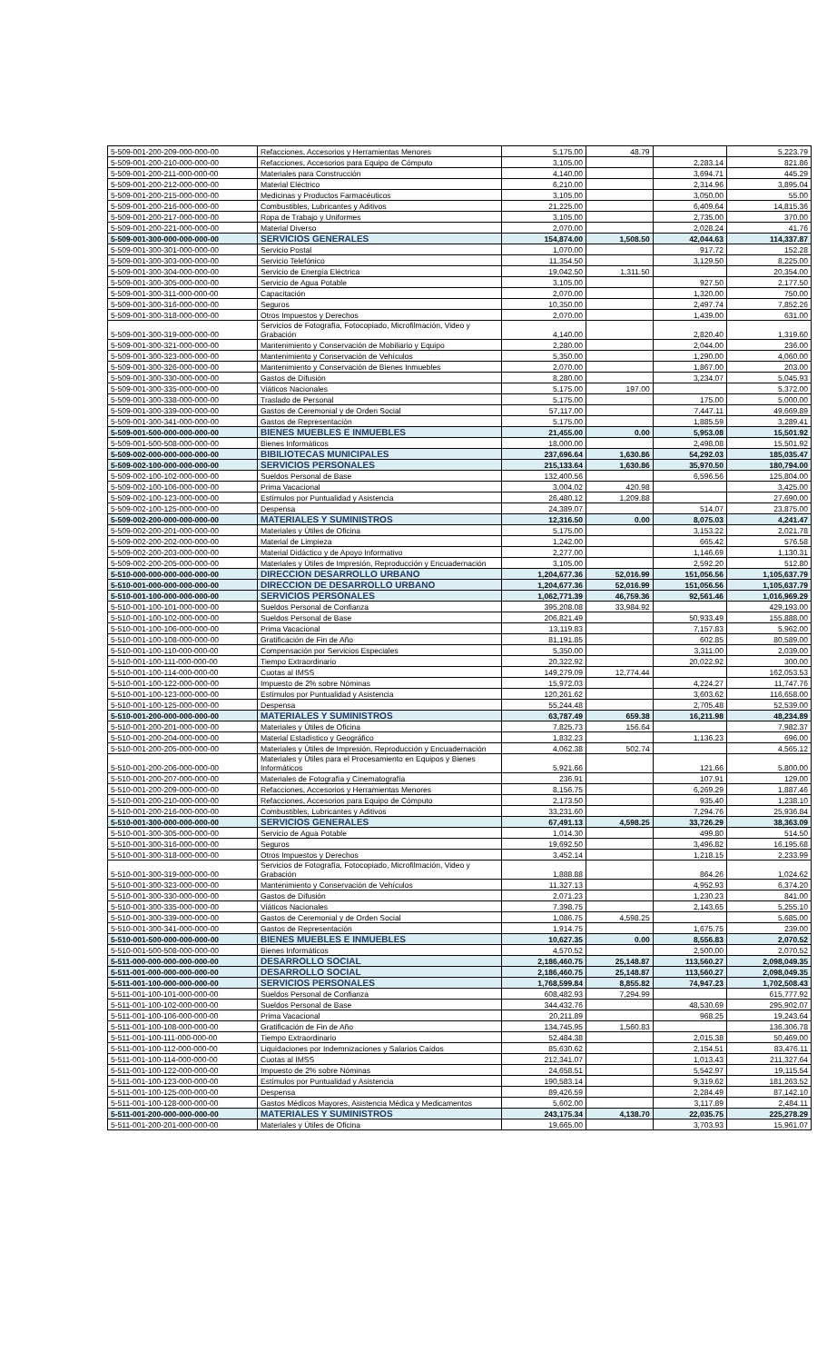| 5-509-001-200-209-000-000-00 | Refacciones, Accesorios y Herramientas Menores | 5,175.00 | 48.79 | | 5,223.79 |
| 5-509-001-200-210-000-000-00 | Refacciones, Accesorios para Equipo de Cómputo | 3,105.00 | | 2,283.14 | 821.86 |
| 5-509-001-200-211-000-000-00 | Materiales para Construcción | 4,140.00 | | 3,694.71 | 445.29 |
| 5-509-001-200-212-000-000-00 | Material Eléctrico | 6,210.00 | | 2,314.96 | 3,895.04 |
| 5-509-001-200-215-000-000-00 | Medicinas y Productos Farmacéuticos | 3,105.00 | | 3,050.00 | 55.00 |
| 5-509-001-200-216-000-000-00 | Combustibles, Lubricantes y Aditivos | 21,225.00 | | 6,409.64 | 14,815.36 |
| 5-509-001-200-217-000-000-00 | Ropa de Trabajo y Uniformes | 3,105.00 | | 2,735.00 | 370.00 |
| 5-509-001-200-221-000-000-00 | Material Diverso | 2,070.00 | | 2,028.24 | 41.76 |
| 5-509-001-300-000-000-000-00 | SERVICIOS GENERALES | 154,874.00 | 1,508.50 | 42,044.63 | 114,337.87 |
| 5-509-001-300-301-000-000-00 | Servicio Postal | 1,070.00 | | 917.72 | 152.28 |
| 5-509-001-300-303-000-000-00 | Servicio Telefónico | 11,354.50 | | 3,129.50 | 8,225.00 |
| 5-509-001-300-304-000-000-00 | Servicio de Energía Eléctrica | 19,042.50 | 1,311.50 | | 20,354.00 |
| 5-509-001-300-305-000-000-00 | Servicio de Agua Potable | 3,105.00 | | 927.50 | 2,177.50 |
| 5-509-001-300-311-000-000-00 | Capacitación | 2,070.00 | | 1,320.00 | 750.00 |
| 5-509-001-300-316-000-000-00 | Seguros | 10,350.00 | | 2,497.74 | 7,852.26 |
| 5-509-001-300-318-000-000-00 | Otros Impuestos y Derechos | 2,070.00 | | 1,439.00 | 631.00 |
| 5-509-001-300-319-000-000-00 | Servicios de Fotografía, Fotocopiado, Microfilmación, Video y Grabación | 4,140.00 | | 2,820.40 | 1,319.60 |
| 5-509-001-300-321-000-000-00 | Mantenimiento y Conservación de Mobiliario y Equipo | 2,280.00 | | 2,044.00 | 236.00 |
| 5-509-001-300-323-000-000-00 | Mantenimiento y Conservación de Vehículos | 5,350.00 | | 1,290.00 | 4,060.00 |
| 5-509-001-300-326-000-000-00 | Mantenimiento y Conservación de Bienes Inmuebles | 2,070.00 | | 1,867.00 | 203.00 |
| 5-509-001-300-330-000-000-00 | Gastos de Difusión | 8,280.00 | | 3,234.07 | 5,045.93 |
| 5-509-001-300-335-000-000-00 | Viáticos Nacionales | 5,175.00 | 197.00 | | 5,372.00 |
| 5-509-001-300-338-000-000-00 | Traslado de Personal | 5,175.00 | | 175.00 | 5,000.00 |
| 5-509-001-300-339-000-000-00 | Gastos de Ceremonial y de Orden Social | 57,117.00 | | 7,447.11 | 49,669.89 |
| 5-509-001-300-341-000-000-00 | Gastos de Representación | 5,175.00 | | 1,885.59 | 3,289.41 |
| 5-509-001-500-000-000-000-00 | BIENES MUEBLES E INMUEBLES | 21,455.00 | 0.00 | 5,953.08 | 15,501.92 |
| 5-509-001-500-508-000-000-00 | Bienes Informáticos | 18,000.00 | | 2,498.08 | 15,501.92 |
| 5-509-002-000-000-000-000-00 | BIBILIOTECAS MUNICIPALES | 237,696.64 | 1,630.86 | 54,292.03 | 185,035.47 |
| 5-509-002-100-000-000-000-00 | SERVICIOS PERSONALES | 215,133.64 | 1,630.86 | 35,970.50 | 180,794.00 |
| 5-509-002-100-102-000-000-00 | Sueldos Personal de Base | 132,400.56 | | 6,596.56 | 125,804.00 |
| 5-509-002-100-106-000-000-00 | Prima Vacacional | 3,004.02 | 420.98 | | 3,425.00 |
| 5-509-002-100-123-000-000-00 | Estímulos por Puntualidad y Asistencia | 26,480.12 | 1,209.88 | | 27,690.00 |
| 5-509-002-100-125-000-000-00 | Despensa | 24,389.07 | | 514.07 | 23,875.00 |
| 5-509-002-200-000-000-000-00 | MATERIALES Y SUMINISTROS | 12,316.50 | 0.00 | 8,075.03 | 4,241.47 |
| 5-509-002-200-201-000-000-00 | Materiales y Útiles de Oficina | 5,175.00 | | 3,153.22 | 2,021.78 |
| 5-509-002-200-202-000-000-00 | Material de Limpieza | 1,242.00 | | 665.42 | 576.58 |
| 5-509-002-200-203-000-000-00 | Material Didáctico y de Apoyo Informativo | 2,277.00 | | 1,146.69 | 1,130.31 |
| 5-509-002-200-205-000-000-00 | Materiales y Útiles de Impresión, Reproducción y Encuadernación | 3,105.00 | | 2,592.20 | 512.80 |
| 5-510-000-000-000-000-000-00 | DIRECCION DESARROLLO URBANO | 1,204,677.36 | 52,016.99 | 151,056.56 | 1,105,637.79 |
| 5-510-001-000-000-000-000-00 | DIRECCION DE DESARROLLO URBANO | 1,204,677.36 | 52,016.99 | 151,056.56 | 1,105,637.79 |
| 5-510-001-100-000-000-000-00 | SERVICIOS PERSONALES | 1,062,771.39 | 46,759.36 | 92,561.46 | 1,016,969.29 |
| 5-510-001-100-101-000-000-00 | Sueldos Personal de Confianza | 395,208.08 | 33,984.92 | | 429,193.00 |
| 5-510-001-100-102-000-000-00 | Sueldos Personal de Base | 206,821.49 | | 50,933.49 | 155,888.00 |
| 5-510-001-100-106-000-000-00 | Prima Vacacional | 13,119.83 | | 7,157.83 | 5,962.00 |
| 5-510-001-100-108-000-000-00 | Gratificación de Fin de Año | 81,191.85 | | 602.85 | 80,589.00 |
| 5-510-001-100-110-000-000-00 | Compensación por Servicios Especiales | 5,350.00 | | 3,311.00 | 2,039.00 |
| 5-510-001-100-111-000-000-00 | Tiempo Extraordinario | 20,322.92 | | 20,022.92 | 300.00 |
| 5-510-001-100-114-000-000-00 | Cuotas al IMSS | 149,279.09 | 12,774.44 | | 162,053.53 |
| 5-510-001-100-122-000-000-00 | Impuesto de 2% sobre Nóminas | 15,972.03 | | 4,224.27 | 11,747.76 |
| 5-510-001-100-123-000-000-00 | Estímulos por Puntualidad y Asistencia | 120,261.62 | | 3,603.62 | 116,658.00 |
| 5-510-001-100-125-000-000-00 | Despensa | 55,244.48 | | 2,705.48 | 52,539.00 |
| 5-510-001-200-000-000-000-00 | MATERIALES Y SUMINISTROS | 63,787.49 | 659.38 | 16,211.98 | 48,234.89 |
| 5-510-001-200-201-000-000-00 | Materiales y Útiles de Oficina | 7,825.73 | 156.64 | | 7,982.37 |
| 5-510-001-200-204-000-000-00 | Material Estadístico y Geográfico | 1,832.23 | | 1,136.23 | 696.00 |
| 5-510-001-200-205-000-000-00 | Materiales y Útiles de Impresión, Reproducción y Encuadernación | 4,062.38 | 502.74 | | 4,565.12 |
| 5-510-001-200-206-000-000-00 | Materiales y Útiles para el Procesamiento en Equipos y Bienes Informáticos | 5,921.66 | | 121.66 | 5,800.00 |
| 5-510-001-200-207-000-000-00 | Materiales de Fotografía y Cinematografía | 236.91 | | 107.91 | 129.00 |
| 5-510-001-200-209-000-000-00 | Refacciones, Accesorios y Herramientas Menores | 8,156.75 | | 6,269.29 | 1,887.46 |
| 5-510-001-200-210-000-000-00 | Refacciones, Accesorios para Equipo de Cómputo | 2,173.50 | | 935.40 | 1,238.10 |
| 5-510-001-200-216-000-000-00 | Combustibles, Lubricantes y Aditivos | 33,231.60 | | 7,294.76 | 25,936.84 |
| 5-510-001-300-000-000-000-00 | SERVICIOS GENERALES | 67,491.13 | 4,598.25 | 33,726.29 | 38,363.09 |
| 5-510-001-300-305-000-000-00 | Servicio de Agua Potable | 1,014.30 | | 499.80 | 514.50 |
| 5-510-001-300-316-000-000-00 | Seguros | 19,692.50 | | 3,496.82 | 16,195.68 |
| 5-510-001-300-318-000-000-00 | Otros Impuestos y Derechos | 3,452.14 | | 1,218.15 | 2,233.99 |
| 5-510-001-300-319-000-000-00 | Servicios de Fotografía, Fotocopiado, Microfilmación, Video y Grabación | 1,888.88 | | 864.26 | 1,024.62 |
| 5-510-001-300-323-000-000-00 | Mantenimiento y Conservación de Vehículos | 11,327.13 | | 4,952.93 | 6,374.20 |
| 5-510-001-300-330-000-000-00 | Gastos de Difusión | 2,071.23 | | 1,230.23 | 841.00 |
| 5-510-001-300-335-000-000-00 | Viáticos Nacionales | 7,398.75 | | 2,143.65 | 5,255.10 |
| 5-510-001-300-339-000-000-00 | Gastos de Ceremonial y de Orden Social | 1,086.75 | 4,598.25 | | 5,685.00 |
| 5-510-001-300-341-000-000-00 | Gastos de Representación | 1,914.75 | | 1,675.75 | 239.00 |
| 5-510-001-500-000-000-000-00 | BIENES MUEBLES E INMUEBLES | 10,627.35 | 0.00 | 8,556.83 | 2,070.52 |
| 5-510-001-500-508-000-000-00 | Bienes Informáticos | 4,570.52 | | 2,500.00 | 2,070.52 |
| 5-511-000-000-000-000-000-00 | DESARROLLO SOCIAL | 2,186,460.75 | 25,148.87 | 113,560.27 | 2,098,049.35 |
| 5-511-001-000-000-000-000-00 | DESARROLLO SOCIAL | 2,186,460.75 | 25,148.87 | 113,560.27 | 2,098,049.35 |
| 5-511-001-100-000-000-000-00 | SERVICIOS PERSONALES | 1,768,599.84 | 8,855.82 | 74,947.23 | 1,702,508.43 |
| 5-511-001-100-101-000-000-00 | Sueldos Personal de Confianza | 608,482.93 | 7,294.99 | | 615,777.92 |
| 5-511-001-100-102-000-000-00 | Sueldos Personal de Base | 344,432.76 | | 48,530.69 | 295,902.07 |
| 5-511-001-100-106-000-000-00 | Prima Vacacional | 20,211.89 | | 968.25 | 19,243.64 |
| 5-511-001-100-108-000-000-00 | Gratificación de Fin de Año | 134,745.95 | 1,560.83 | | 136,306.78 |
| 5-511-001-100-111-000-000-00 | Tiempo Extraordinario | 52,484.38 | | 2,015.38 | 50,469.00 |
| 5-511-001-100-112-000-000-00 | Liquidaciones por Indemnizaciones y Salarios Caídos | 85,630.62 | | 2,154.51 | 83,476.11 |
| 5-511-001-100-114-000-000-00 | Cuotas al IMSS | 212,341.07 | | 1,013.43 | 211,327.64 |
| 5-511-001-100-122-000-000-00 | Impuesto de 2% sobre Nóminas | 24,658.51 | | 5,542.97 | 19,115.54 |
| 5-511-001-100-123-000-000-00 | Estímulos por Puntualidad y Asistencia | 190,583.14 | | 9,319.62 | 181,263.52 |
| 5-511-001-100-125-000-000-00 | Despensa | 89,426.59 | | 2,284.49 | 87,142.10 |
| 5-511-001-100-128-000-000-00 | Gastos Médicos Mayores, Asistencia Médica y Medicamentos | 5,602.00 | | 3,117.89 | 2,484.11 |
| 5-511-001-200-000-000-000-00 | MATERIALES Y SUMINISTROS | 243,175.34 | 4,138.70 | 22,035.75 | 225,278.29 |
| 5-511-001-200-201-000-000-00 | Materiales y Útiles de Oficina | 19,665.00 | | 3,703.93 | 15,961.07 |